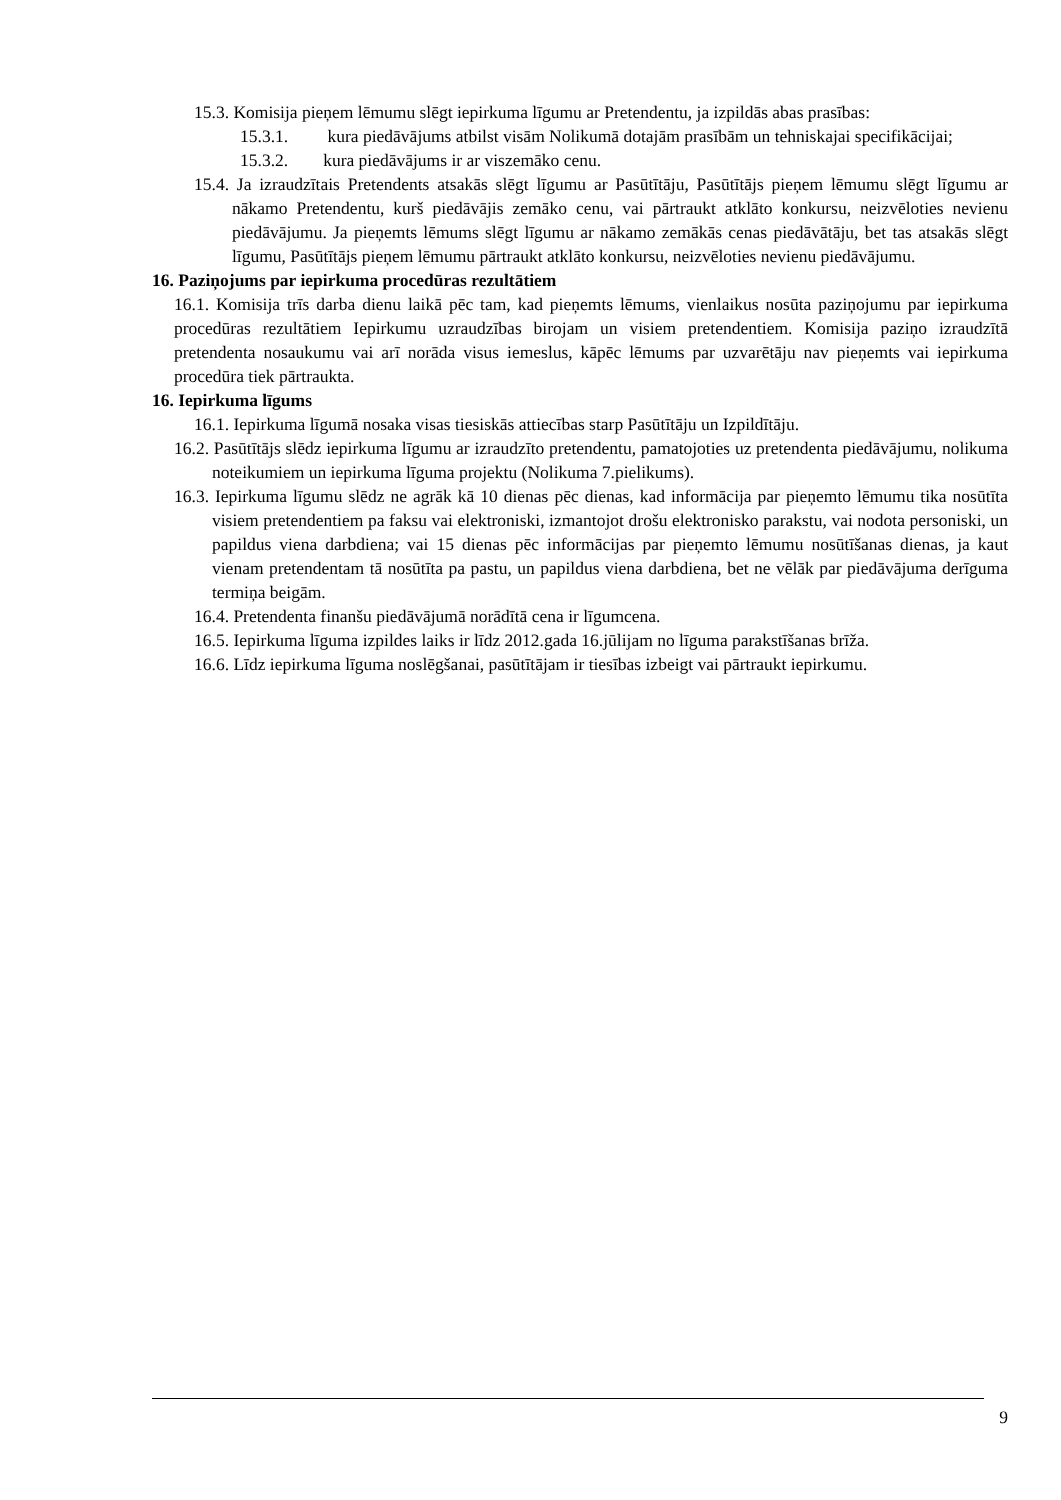15.3. Komisija pieņem lēmumu slēgt iepirkuma līgumu ar Pretendentu, ja izpildās abas prasības:
15.3.1. kura piedāvājums atbilst visām Nolikumā dotajām prasībām un tehniskajai specifikācijai;
15.3.2. kura piedāvājums ir ar viszemāko cenu.
15.4. Ja izraudzītais Pretendents atsakās slēgt līgumu ar Pasūtītāju, Pasūtītājs pieņem lēmumu slēgt līgumu ar nākamo Pretendentu, kurš piedāvājis zemāko cenu, vai pārtraukt atklāto konkursu, neizvēloties nevienu piedāvājumu. Ja pieņemts lēmums slēgt līgumu ar nākamo zemākās cenas piedāvātāju, bet tas atsakās slēgt līgumu, Pasūtītājs pieņem lēmumu pārtraukt atklāto konkursu, neizvēloties nevienu piedāvājumu.
16. Paziņojums par iepirkuma procedūras rezultātiem
16.1. Komisija trīs darba dienu laikā pēc tam, kad pieņemts lēmums, vienlaikus nosūta paziņojumu par iepirkuma procedūras rezultātiem Iepirkumu uzraudzības birojam un visiem pretendentiem. Komisija paziņo izraudzītā pretendenta nosaukumu vai arī norāda visus iemeslus, kāpēc lēmums par uzvarētāju nav pieņemts vai iepirkuma procedūra tiek pārtraukta.
16. Iepirkuma līgums
16.1. Iepirkuma līgumā nosaka visas tiesiskās attiecības starp Pasūtītāju un Izpildītāju.
16.2. Pasūtītājs slēdz iepirkuma līgumu ar izraudzīto pretendentu, pamatojoties uz pretendenta piedāvājumu, nolikuma noteikumiem un iepirkuma līguma projektu (Nolikuma 7.pielikums).
16.3. Iepirkuma līgumu slēdz ne agrāk kā 10 dienas pēc dienas, kad informācija par pieņemto lēmumu tika nosūtīta visiem pretendentiem pa faksu vai elektroniski, izmantojot drošu elektronisko parakstu, vai nodota personiski, un papildus viena darbdiena; vai 15 dienas pēc informācijas par pieņemto lēmumu nosūtīšanas dienas, ja kaut vienam pretendentam tā nosūtīta pa pastu, un papildus viena darbdiena, bet ne vēlāk par piedāvājuma derīguma termiņa beigām.
16.4. Pretendenta finanšu piedāvājumā norādītā cena ir līgumcena.
16.5. Iepirkuma līguma izpildes laiks ir līdz 2012.gada 16.jūlijam no līguma parakstīšanas brīža.
16.6. Līdz iepirkuma līguma noslēgšanai, pasūtītājam ir tiesības izbeigt vai pārtraukt iepirkumu.
9